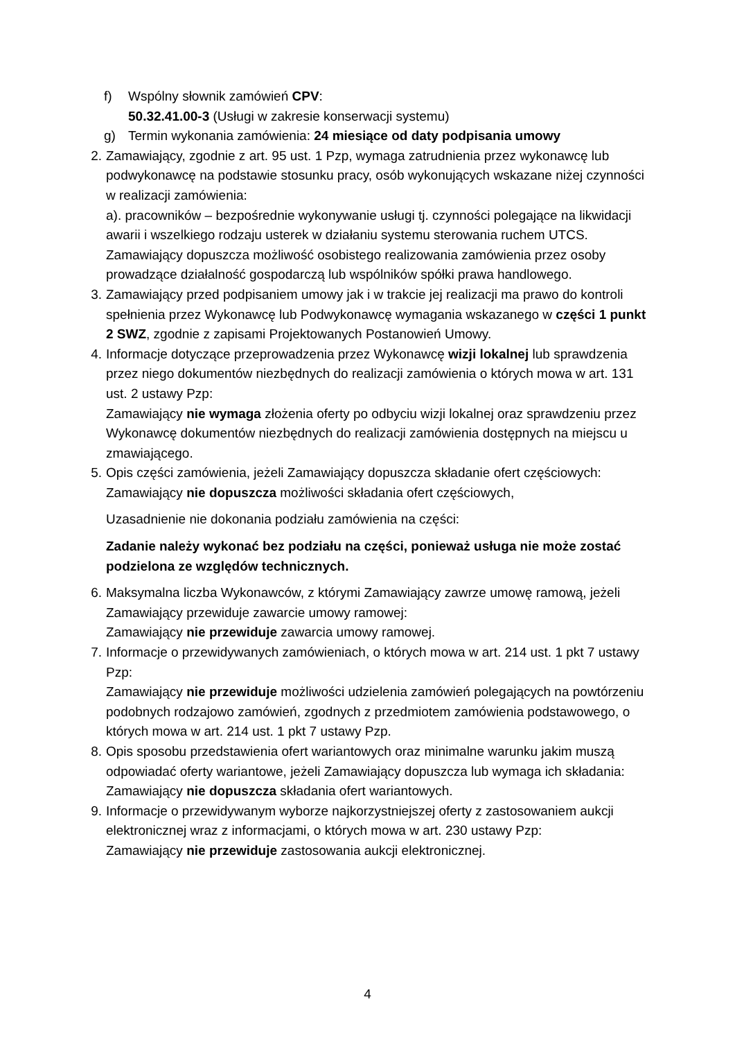f) Wspólny słownik zamówień CPV:
50.32.41.00-3 (Usługi w zakresie konserwacji systemu)
g) Termin wykonania zamówienia: 24 miesiące od daty podpisania umowy
2. Zamawiający, zgodnie z art. 95 ust. 1 Pzp, wymaga zatrudnienia przez wykonawcę lub podwykonawcę na podstawie stosunku pracy, osób wykonujących wskazane niżej czynności w realizacji zamówienia:
a). pracowników – bezpośrednie wykonywanie usługi tj. czynności polegające na likwidacji awarii i wszelkiego rodzaju usterek w działaniu systemu sterowania ruchem UTCS.
Zamawiający dopuszcza możliwość osobistego realizowania zamówienia przez osoby prowadzące działalność gospodarczą lub wspólników spółki prawa handlowego.
3. Zamawiający przed podpisaniem umowy jak i w trakcie jej realizacji ma prawo do kontroli spełnienia przez Wykonawcę lub Podwykonawcę wymagania wskazanego w części 1 punkt 2 SWZ, zgodnie z zapisami Projektowanych Postanowień Umowy.
4. Informacje dotyczące przeprowadzenia przez Wykonawcę wizji lokalnej lub sprawdzenia przez niego dokumentów niezbędnych do realizacji zamówienia o których mowa w art. 131 ust. 2 ustawy Pzp:
Zamawiający nie wymaga złożenia oferty po odbyciu wizji lokalnej oraz sprawdzeniu przez Wykonawcę dokumentów niezbędnych do realizacji zamówienia dostępnych na miejscu u zmawiającego.
5. Opis części zamówienia, jeżeli Zamawiający dopuszcza składanie ofert częściowych:
Zamawiający nie dopuszcza możliwości składania ofert częściowych,
Uzasadnienie nie dokonania podziału zamówienia na części:
Zadanie należy wykonać bez podziału na części, ponieważ usługa nie może zostać podzielona ze względów technicznych.
6. Maksymalna liczba Wykonawców, z którymi Zamawiający zawrze umowę ramową, jeżeli Zamawiający przewiduje zawarcie umowy ramowej:
Zamawiający nie przewiduje zawarcia umowy ramowej.
7. Informacje o przewidywanych zamówieniach, o których mowa w art. 214 ust. 1 pkt 7 ustawy Pzp:
Zamawiający nie przewiduje możliwości udzielenia zamówień polegających na powtórzeniu podobnych rodzajowo zamówień, zgodnych z przedmiotem zamówienia podstawowego, o których mowa w art. 214 ust. 1 pkt 7 ustawy Pzp.
8. Opis sposobu przedstawienia ofert wariantowych oraz minimalne warunku jakim muszą odpowiadać oferty wariantowe, jeżeli Zamawiający dopuszcza lub wymaga ich składania:
Zamawiający nie dopuszcza składania ofert wariantowych.
9. Informacje o przewidywanym wyborze najkorzystniejszej oferty z zastosowaniem aukcji elektronicznej wraz z informacjami, o których mowa w art. 230 ustawy Pzp:
Zamawiający nie przewiduje zastosowania aukcji elektronicznej.
4